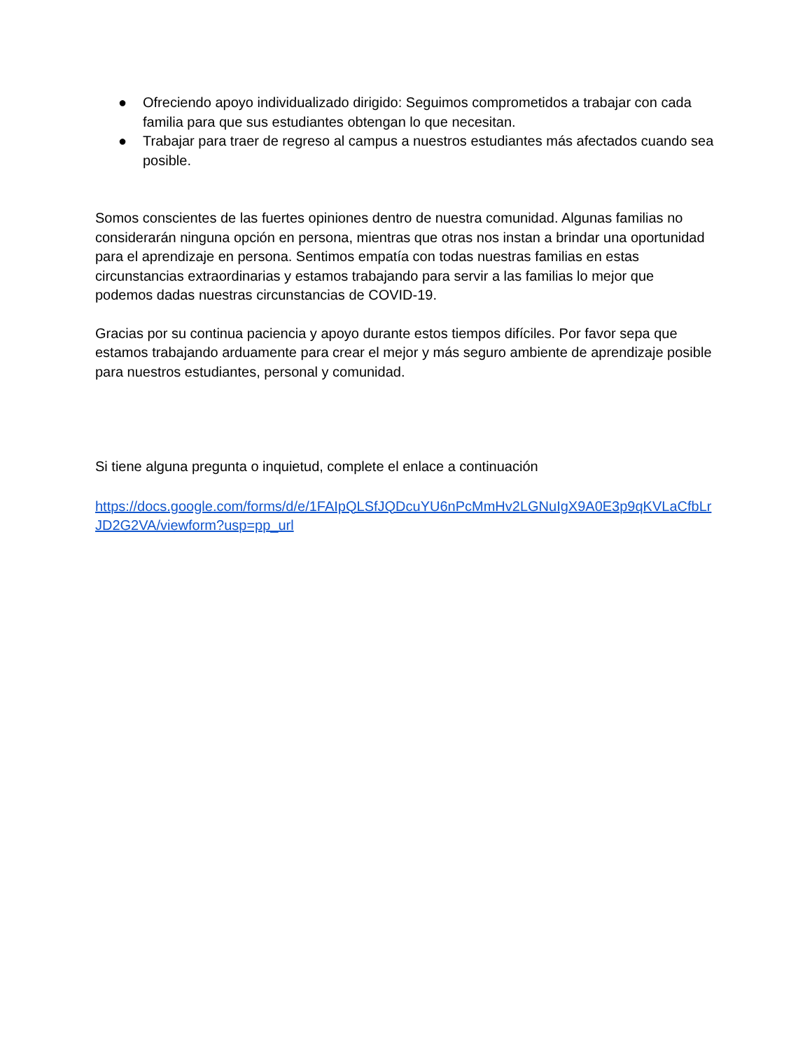● Ofreciendo apoyo individualizado dirigido: Seguimos comprometidos a trabajar con cada familia para que sus estudiantes obtengan lo que necesitan.
● Trabajar para traer de regreso al campus a nuestros estudiantes más afectados cuando sea posible.
Somos conscientes de las fuertes opiniones dentro de nuestra comunidad. Algunas familias no considerarán ninguna opción en persona, mientras que otras nos instan a brindar una oportunidad para el aprendizaje en persona. Sentimos empatía con todas nuestras familias en estas circunstancias extraordinarias y estamos trabajando para servir a las familias lo mejor que podemos dadas nuestras circunstancias de COVID-19.
Gracias por su continua paciencia y apoyo durante estos tiempos difíciles. Por favor sepa que estamos trabajando arduamente para crear el mejor y más seguro ambiente de aprendizaje posible para nuestros estudiantes, personal y comunidad.
Si tiene alguna pregunta o inquietud, complete el enlace a continuación
https://docs.google.com/forms/d/e/1FAIpQLSfJQDcuYU6nPcMmHv2LGNuIgX9A0E3p9qKVLaCfbLrJD2G2VA/viewform?usp=pp_url